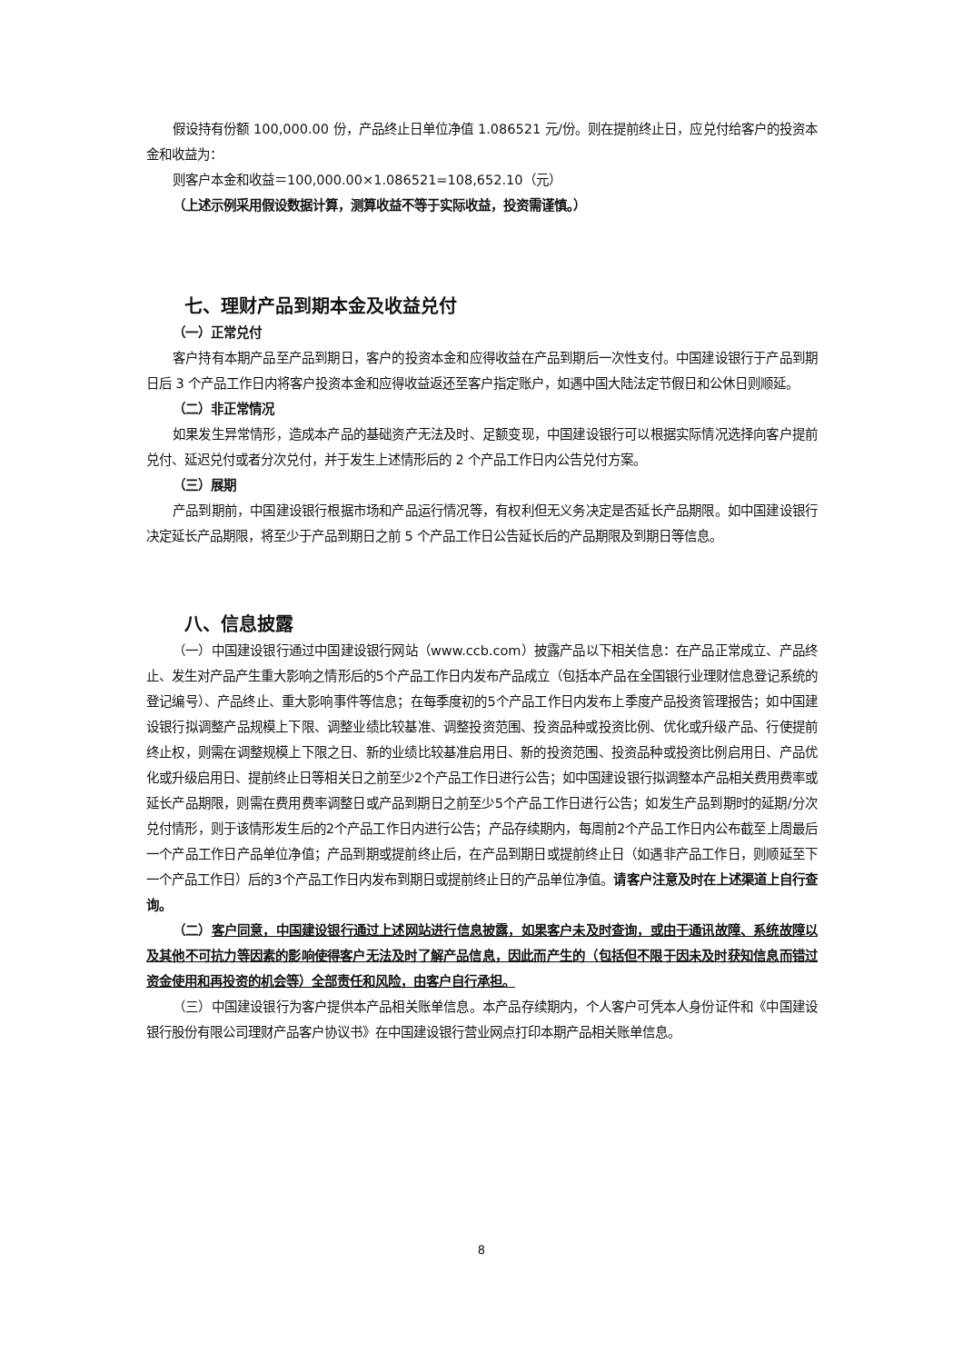假设持有份额 100,000.00 份，产品终止日单位净值 1.086521 元/份。则在提前终止日，应兑付给客户的投资本金和收益为：
则客户本金和收益＝100,000.00×1.086521=108,652.10（元）
（上述示例采用假设数据计算，测算收益不等于实际收益，投资需谨慎。）
七、理财产品到期本金及收益兑付
（一）正常兑付
客户持有本期产品至产品到期日，客户的投资本金和应得收益在产品到期后一次性支付。中国建设银行于产品到期日后 3 个产品工作日内将客户投资本金和应得收益返还至客户指定账户，如遇中国大陆法定节假日和公休日则顺延。
（二）非正常情况
如果发生异常情形，造成本产品的基础资产无法及时、足额变现，中国建设银行可以根据实际情况选择向客户提前兑付、延迟兑付或者分次兑付，并于发生上述情形后的 2 个产品工作日内公告兑付方案。
（三）展期
产品到期前，中国建设银行根据市场和产品运行情况等，有权利但无义务决定是否延长产品期限。如中国建设银行决定延长产品期限，将至少于产品到期日之前 5 个产品工作日公告延长后的产品期限及到期日等信息。
八、信息披露
（一）中国建设银行通过中国建设银行网站（www.ccb.com）披露产品以下相关信息：在产品正常成立、产品终止、发生对产品产生重大影响之情形后的5个产品工作日内发布产品成立（包括本产品在全国银行业理财信息登记系统的登记编号）、产品终止、重大影响事件等信息；在每季度初的5个产品工作日内发布上季度产品投资管理报告；如中国建设银行拟调整产品规模上下限、调整业绩比较基准、调整投资范围、投资品种或投资比例、优化或升级产品、行使提前终止权，则需在调整规模上下限之日、新的业绩比较基准启用日、新的投资范围、投资品种或投资比例启用日、产品优化或升级启用日、提前终止日等相关日之前至少2个产品工作日进行公告；如中国建设银行拟调整本产品相关费用费率或延长产品期限，则需在费用费率调整日或产品到期日之前至少5个产品工作日进行公告；如发生产品到期时的延期/分次兑付情形，则于该情形发生后的2个产品工作日内进行公告；产品存续期内，每周前2个产品工作日内公布截至上周最后一个产品工作日产品单位净值；产品到期或提前终止后，在产品到期日或提前终止日（如遇非产品工作日，则顺延至下一个产品工作日）后的3个产品工作日内发布到期日或提前终止日的产品单位净值。请客户注意及时在上述渠道上自行查询。
（二）客户同意，中国建设银行通过上述网站进行信息披露，如果客户未及时查询，或由于通讯故障、系统故障以及其他不可抗力等因素的影响使得客户无法及时了解产品信息，因此而产生的（包括但不限于因未及时获知信息而错过资金使用和再投资的机会等）全部责任和风险，由客户自行承担。
（三）中国建设银行为客户提供本产品相关账单信息。本产品存续期内，个人客户可凭本人身份证件和《中国建设银行股份有限公司理财产品客户协议书》在中国建设银行营业网点打印本期产品相关账单信息。
8